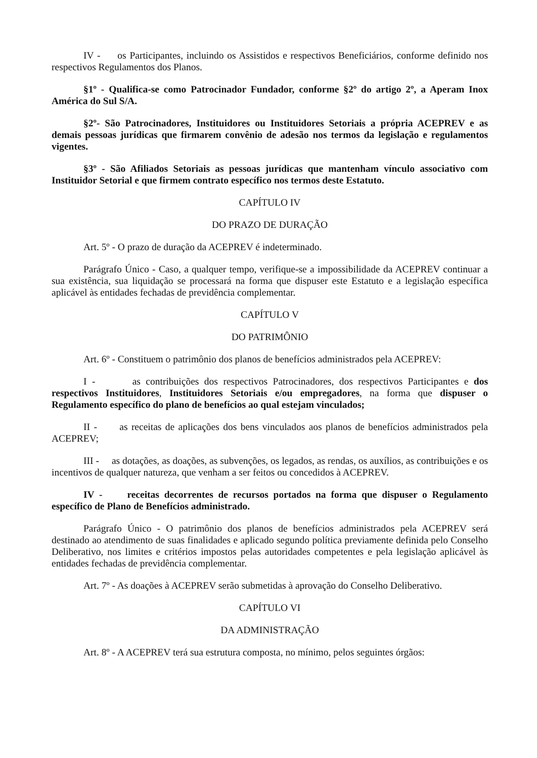IV - os Participantes, incluindo os Assistidos e respectivos Beneficiários, conforme definido nos respectivos Regulamentos dos Planos.
§1º - Qualifica-se como Patrocinador Fundador, conforme §2º do artigo 2º, a Aperam Inox América do Sul S/A.
§2º- São Patrocinadores, Instituidores ou Instituidores Setoriais a própria ACEPREV e as demais pessoas jurídicas que firmarem convênio de adesão nos termos da legislação e regulamentos vigentes.
§3º - São Afiliados Setoriais as pessoas jurídicas que mantenham vínculo associativo com Instituidor Setorial e que firmem contrato específico nos termos deste Estatuto.
CAPÍTULO IV
DO PRAZO DE DURAÇÃO
Art. 5º - O prazo de duração da ACEPREV é indeterminado.
Parágrafo Único - Caso, a qualquer tempo, verifique-se a impossibilidade da ACEPREV continuar a sua existência, sua liquidação se processará na forma que dispuser este Estatuto e a legislação específica aplicável às entidades fechadas de previdência complementar.
CAPÍTULO V
DO PATRIMÔNIO
Art. 6º - Constituem o patrimônio dos planos de benefícios administrados pela ACEPREV:
I - as contribuições dos respectivos Patrocinadores, dos respectivos Participantes e dos respectivos Instituidores, Instituidores Setoriais e/ou empregadores, na forma que dispuser o Regulamento específico do plano de benefícios ao qual estejam vinculados;
II - as receitas de aplicações dos bens vinculados aos planos de benefícios administrados pela ACEPREV;
III - as dotações, as doações, as subvenções, os legados, as rendas, os auxílios, as contribuições e os incentivos de qualquer natureza, que venham a ser feitos ou concedidos à ACEPREV.
IV - receitas decorrentes de recursos portados na forma que dispuser o Regulamento específico de Plano de Benefícios administrado.
Parágrafo Único - O patrimônio dos planos de benefícios administrados pela ACEPREV será destinado ao atendimento de suas finalidades e aplicado segundo política previamente definida pelo Conselho Deliberativo, nos limites e critérios impostos pelas autoridades competentes e pela legislação aplicável às entidades fechadas de previdência complementar.
Art. 7º - As doações à ACEPREV serão submetidas à aprovação do Conselho Deliberativo.
CAPÍTULO VI
DA ADMINISTRAÇÃO
Art. 8º - A ACEPREV terá sua estrutura composta, no mínimo, pelos seguintes órgãos: